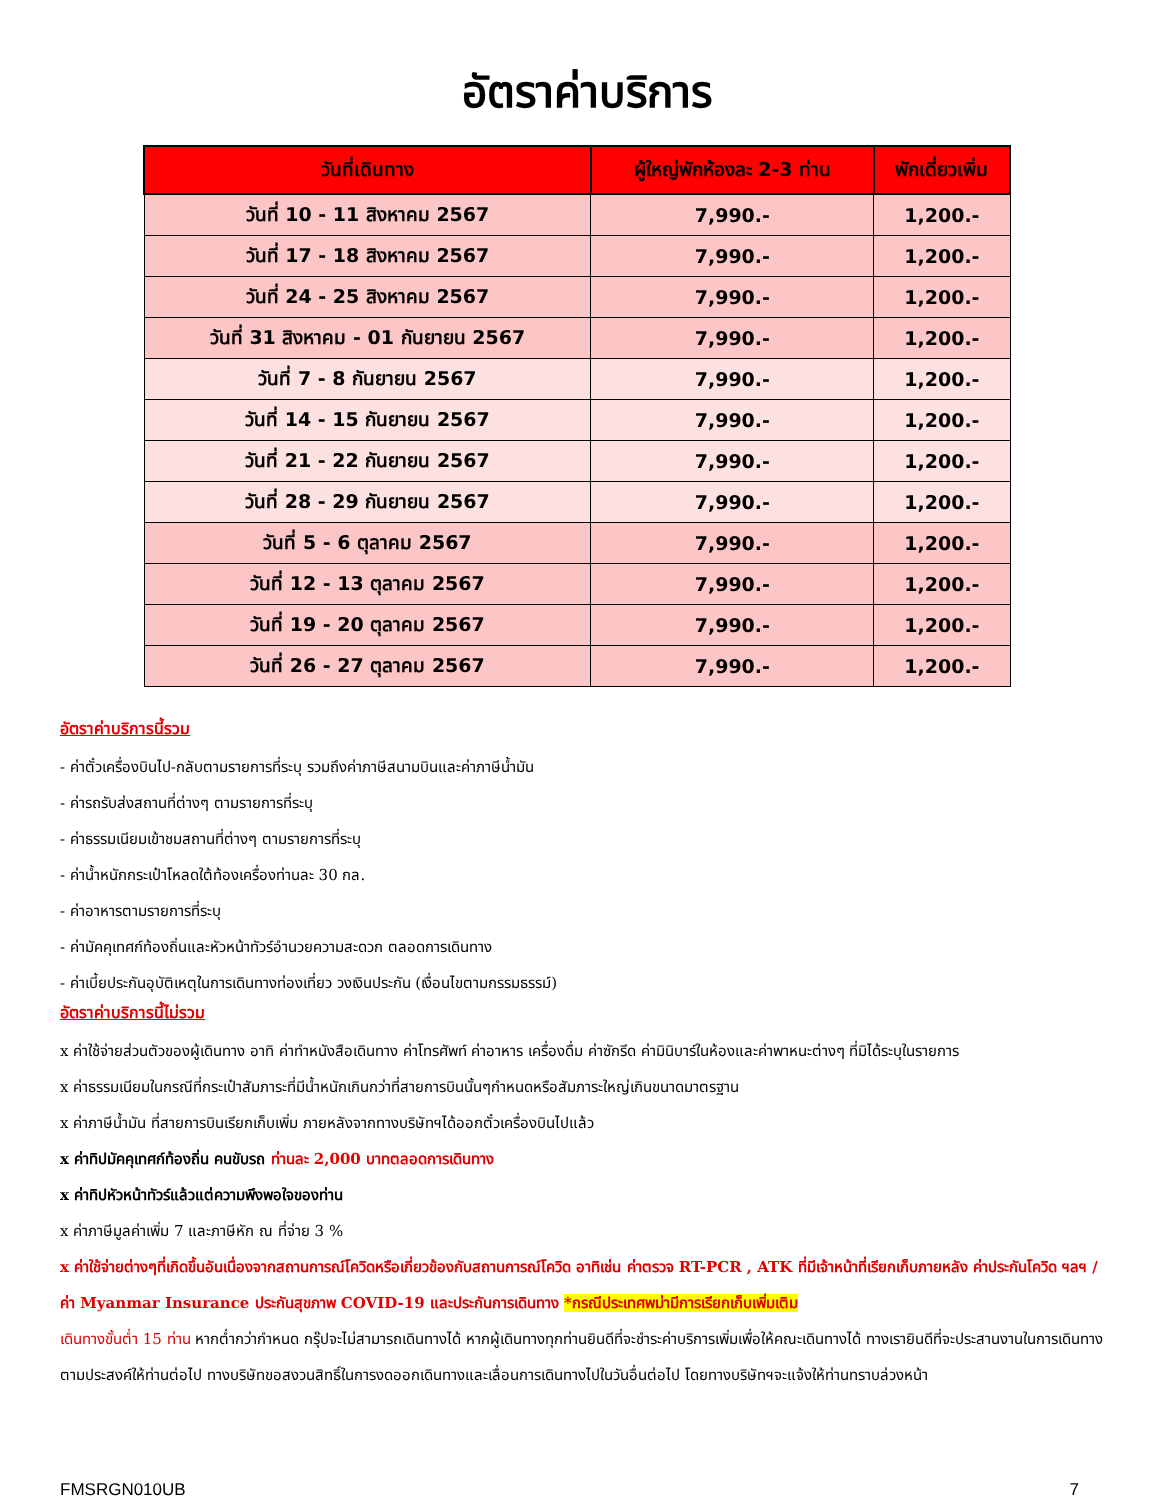อัตราค่าบริการ
| วันที่เดินทาง | ผู้ใหญ่พักห้องละ 2-3 ท่าน | พักเดี่ยวเพิ่ม |
| --- | --- | --- |
| วันที่ 10 - 11 สิงหาคม 2567 | 7,990.- | 1,200.- |
| วันที่ 17 - 18 สิงหาคม 2567 | 7,990.- | 1,200.- |
| วันที่ 24 - 25 สิงหาคม 2567 | 7,990.- | 1,200.- |
| วันที่ 31 สิงหาคม - 01 กันยายน 2567 | 7,990.- | 1,200.- |
| วันที่ 7 - 8 กันยายน 2567 | 7,990.- | 1,200.- |
| วันที่ 14 - 15 กันยายน 2567 | 7,990.- | 1,200.- |
| วันที่ 21 - 22 กันยายน 2567 | 7,990.- | 1,200.- |
| วันที่ 28 - 29 กันยายน 2567 | 7,990.- | 1,200.- |
| วันที่ 5 - 6 ตุลาคม 2567 | 7,990.- | 1,200.- |
| วันที่ 12 - 13 ตุลาคม 2567 | 7,990.- | 1,200.- |
| วันที่ 19 - 20 ตุลาคม 2567 | 7,990.- | 1,200.- |
| วันที่ 26 - 27 ตุลาคม 2567 | 7,990.- | 1,200.- |
อัตราค่าบริการนี้รวม
- ค่าตั๋วเครื่องบินไป-กลับตามรายการที่ระบุ รวมถึงค่าภาษีสนามบินและค่าภาษีน้ำมัน
- ค่ารถรับส่งสถานที่ต่างๆ ตามรายการที่ระบุ
- ค่าธรรมเนียมเข้าชมสถานที่ต่างๆ ตามรายการที่ระบุ
- ค่าน้ำหนักกระเป๋าโหลดใต้ท้องเครื่องท่านละ 30 กล.
- ค่าอาหารตามรายการที่ระบุ
- ค่ามัคคุเทศก์ท้องถิ่นและหัวหน้าทัวร์อำนวยความสะดวก ตลอดการเดินทาง
- ค่าเบี้ยประกันอุบัติเหตุในการเดินทางท่องเที่ยว วงเงินประกัน (เงื่อนไขตามกรรมธรรม์)
อัตราค่าบริการนี้ไม่รวม
x ค่าใช้จ่ายส่วนตัวของผู้เดินทาง อาทิ ค่าทำหนังสือเดินทาง ค่าโทรศัพท์ ค่าอาหาร เครื่องดื่ม ค่าซักรีด ค่ามินิบาร์ในห้องและค่าพาหนะต่างๆ ที่มิได้ระบุในรายการ
x ค่าธรรมเนียมในกรณีที่กระเป๋าสัมภาระที่มีน้ำหนักเกินกว่าที่สายการบินนั้นๆกำหนดหรือสัมภาระใหญ่เกินขนาดมาตรฐาน
x ค่าภาษีน้ำมัน ที่สายการบินเรียกเก็บเพิ่ม ภายหลังจากทางบริษัทฯได้ออกตั๋วเครื่องบินไปแล้ว
x ค่าทิปมัคคุเทศก์ท้องถิ่น คนขับรถ ท่านละ 2,000 บาทตลอดการเดินทาง
x ค่าทิปหัวหน้าทัวร์แล้วแต่ความพึงพอใจของท่าน
x ค่าภาษีมูลค่าเพิ่ม 7 และภาษีหัก ณ ที่จ่าย 3 %
x ค่าใช้จ่ายต่างๆที่เกิดขึ้นอันเนื่องจากสถานการณ์โควิดหรือเกี่ยวข้องกับสถานการณ์โควิด อาทิเช่น ค่าตรวจ RT-PCR , ATK ที่มีเจ้าหน้าที่เรียกเก็บภายหลัง ค่าประกันโควิด ฯลฯ / ค่า Myanmar Insurance ประกันสุขภาพ COVID-19 และประกันการเดินทาง *กรณีประเทศพม่ามีการเรียกเก็บเพิ่มเติม
เดินทางขั้นต่ำ 15 ท่าน หากต่ำกว่ากำหนด กรุ๊ปจะไม่สามารถเดินทางได้ หากผู้เดินทางทุกท่านยินดีที่จะชำระค่าบริการเพิ่มเพื่อให้คณะเดินทางได้ ทางเรายินดีที่จะประสานงานในการเดินทางตามประสงค์ให้ท่านต่อไป ทางบริษัทขอสงวนสิทธิ์ในการงดออกเดินทางและเลื่อนการเดินทางไปในวันอื่นต่อไป โดยทางบริษัทฯจะแจ้งให้ท่านทราบล่วงหน้า
FMSRGN010UB 7